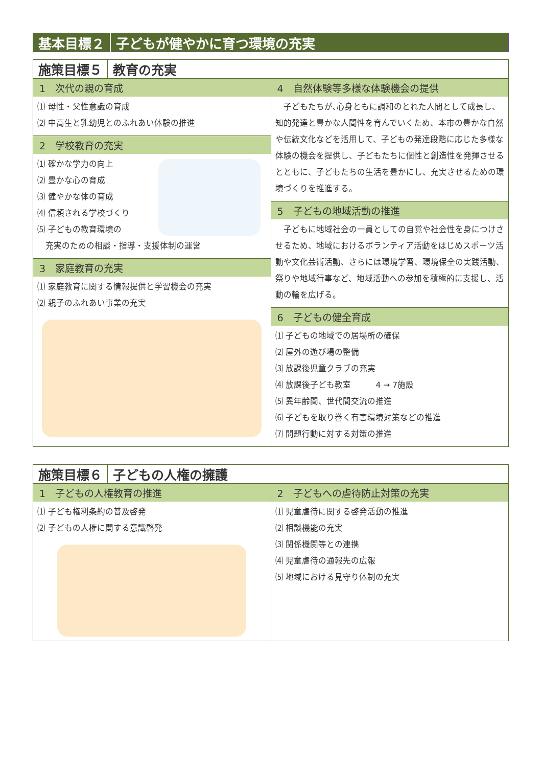基本目標２ 子どもが健やかに育つ環境の充実
施策目標５ 教育の充実
1　次代の親の育成
⑴ 母性・父性意識の育成
⑵ 中高生と乳幼児とのふれあい体験の推進
2　学校教育の充実
⑴ 確かな学力の向上
⑵ 豊かな心の育成
⑶ 健やかな体の育成
⑷ 信頼される学校づくり
⑸ 子どもの教育環境の
　充実のための相談・指導・支援体制の運営
3　家庭教育の充実
⑴ 家庭教育に関する情報提供と学習機会の充実
⑵ 親子のふれあい事業の充実
4　自然体験等多様な体験機会の提供
　子どもたちが､心身ともに調和のとれた人間として成長し、知的発達と豊かな人間性を育んでいくため、本市の豊かな自然や伝統文化などを活用して、子どもの発達段階に応じた多様な体験の機会を提供し、子どもたちに個性と創造性を発揮させるとともに、子どもたちの生活を豊かにし、充実させるための環境づくりを推進する。
5　子どもの地域活動の推進
　子どもに地域社会の一員としての自覚や社会性を身につけさせるため、地域におけるボランティア活動をはじめスポーツ活動や文化芸術活動、さらには環境学習、環境保全の実践活動、祭りや地域行事など、地域活動への参加を積極的に支援し、活動の輪を広げる。
6　子どもの健全育成
⑴ 子どもの地域での居場所の確保
⑵ 屋外の遊び場の整備
⑶ 放課後児童クラブの充実
⑷ 放課後子ども教室　　　4 → 7施設
⑸ 異年齢間、世代間交流の推進
⑹ 子どもを取り巻く有害環境対策などの推進
⑺ 問題行動に対する対策の推進
施策目標６ 子どもの人権の擁護
1　子どもの人権教育の推進
⑴ 子ども権利条約の普及啓発
⑵ 子どもの人権に関する意識啓発
2　子どもへの虐待防止対策の充実
⑴ 児童虐待に関する啓発活動の推進
⑵ 相談機能の充実
⑶ 関係機関等との連携
⑷ 児童虐待の通報先の広報
⑸ 地域における見守り体制の充実